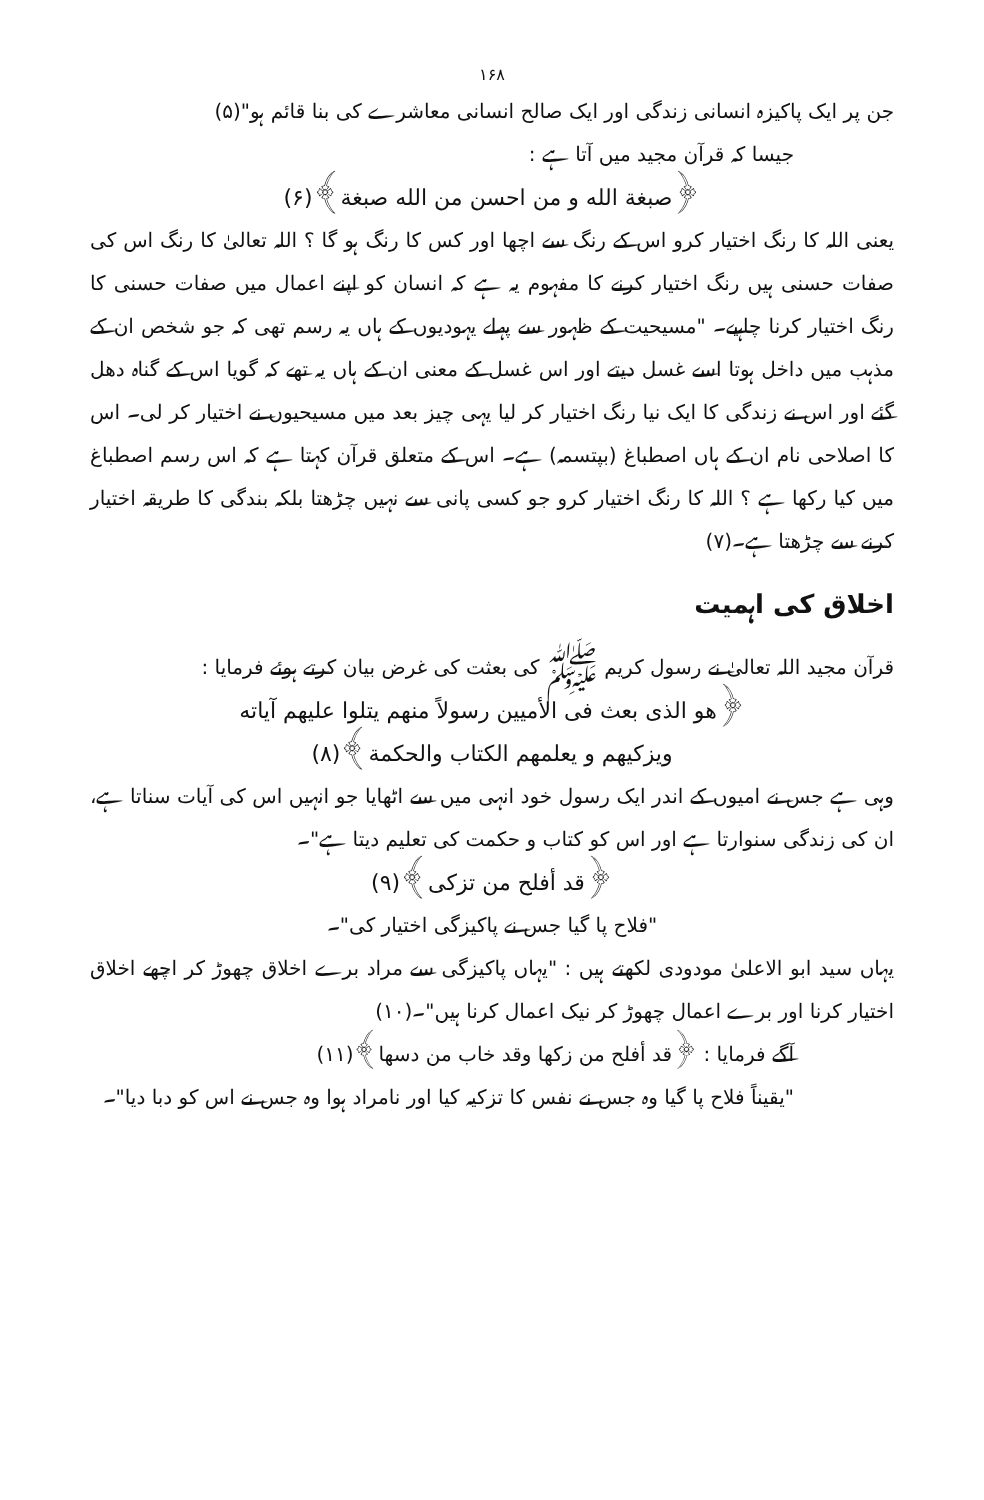۱۶۸
جن پر ایک پاکیزہ انسانی زندگی اور ایک صالح انسانی معاشرے کی بنا قائم ہو"(۵)
جیسا کہ قرآن مجید میں آتا ہے :
﴿صبغة الله و من احسن من الله صبغة﴾(۶)
یعنی اللہ کا رنگ اختیار کرو اس کے رنگ سے اچھا اور کس کا رنگ ہو گا ؟ اللہ تعالیٰ کا رنگ اس کی صفات حسنی ہیں رنگ اختیار کرنے کا مفہوم یہ ہے کہ انسان کو اپنے اعمال میں صفات حسنی کا رنگ اختیار کرنا چاہیے۔ "مسیحیت کے ظہور سے پہلے یہودیوں کے ہاں یہ رسم تھی کہ جو شخص ان کے مذہب میں داخل ہوتا اسے غسل دیتے اور اس غسل کے معنی ان کے ہاں یہ تھے کہ گویا اس کے گناہ دھل گئے اور اس نے زندگی کا ایک نیا رنگ اختیار کر لیا یہی چیز بعد میں مسیحیوں نے اختیار کر لی۔ اس کا اصلاحی نام ان کے ہاں اصطباغ (بپتسمہ) ہے۔ اس کے متعلق قرآن کہتا ہے کہ اس رسم اصطباغ میں کیا رکھا ہے ؟ اللہ کا رنگ اختیار کرو جو کسی پانی سے نہیں چڑھتا بلکہ بندگی کا طریقہ اختیار کرنے سے چڑھتا ہے۔(۷)
اخلاق کی اہمیت
قرآن مجید اللہ تعالیٰ نے رسول کریم ﷺ کی بعثت کی غرض بیان کرتے ہوئے فرمایا :
﴿هو الذی بعث فی الأميين رسولاً منهم يتلوا عليهم آياته
ويزكيهم و يعلمهم الكتاب والحكمة﴾(۸)
وہی ہے جس نے امیوں کے اندر ایک رسول خود انہی میں سے اٹھایا جو انہیں اس کی آیات سناتا ہے، ان کی زندگی سنوارتا ہے اور اس کو کتاب و حکمت کی تعلیم دیتا ہے"۔
﴿قد أفلح من تزكى﴾(۹)
"فلاح پا گیا جس نے پاکیزگی اختیار کی"۔
یہاں سید ابو الاعلیٰ مودودی لکھتے ہیں : "یہاں پاکیزگی سے مراد برے اخلاق چھوڑ کر اچھے اخلاق اختیار کرنا اور برے اعمال چھوڑ کر نیک اعمال کرنا ہیں"۔(۱۰)
آگے فرمایا : ﴿قد أفلح من زكها وقد خاب من دسها﴾(۱۱)
"یقیناً فلاح پا گیا وہ جس نے نفس کا تزکیہ کیا اور نامراد ہوا وہ جس نے اس کو دبا دیا"۔